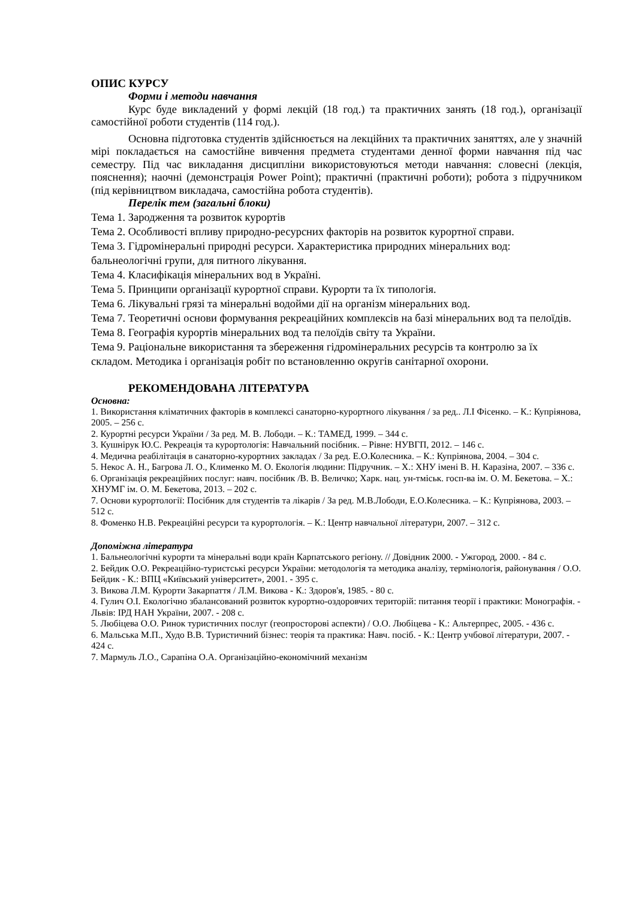ОПИС КУРСУ
Форми і методи навчання
Курс буде викладений у формі лекцій (18 год.) та практичних занять (18 год.), організації самостійної роботи студентів (114 год.).
Основна підготовка студентів здійснюється на лекційних та практичних заняттях, але у значній мірі покладається на самостійне вивчення предмета студентами денної форми навчання під час семестру. Під час викладання дисципліни використовуються методи навчання: словесні (лекція, пояснення); наочні (демонстрація Power Point); практичні (практичні роботи); робота з підручником (під керівництвом викладача, самостійна робота студентів).
Перелік тем (загальні блоки)
Тема 1. Зародження та розвиток курортів
Тема 2. Особливості впливу природно-ресурсних факторів на розвиток курортної справи.
Тема 3. Гідромінеральні природні ресурси. Характеристика природних мінеральних вод: бальнеологічні групи, для питного лікування.
Тема 4. Класифікація мінеральних вод в Україні.
Тема 5. Принципи організації курортної справи. Курорти та їх типологія.
Тема 6. Лікувальні грязі та мінеральні водойми дії на організм мінеральних вод.
Тема 7. Теоретичні основи формування рекреаційних комплексів на базі мінеральних вод та пелоїдів.
Тема 8. Географія курортів мінеральних вод та пелоїдів світу та України.
Тема 9. Раціональне використання та збереження гідромінеральних ресурсів та контролю за їх складом. Методика і організація робіт по встановленню округів санітарної охорони.
РЕКОМЕНДОВАНА ЛІТЕРАТУРА
Основна:
1. Використання кліматичних факторів в комплексі санаторно-курортного лікування / за ред.. Л.І Фісенко. – К.: Купріянова, 2005. – 256 с.
2. Курортні ресурси України / За ред. М. В. Лободи. – К.: ТАМЕД, 1999. – 344 с.
3. Кушнірук Ю.С. Рекреація та курортологія: Навчальний посібник. – Рівне: НУВГП, 2012. – 146 с.
4. Медична реабілітація в санаторно-курортних закладах / За ред. Е.О.Колесника. – К.: Купріянова, 2004. – 304 с.
5. Некос А. Н., Багрова Л. О., Клименко М. О. Екологія людини: Підручник. – Х.: ХНУ імені В. Н. Каразіна, 2007. – 336 с.
6. Організація рекреаційних послуг: навч. посібник /В. В. Величко; Харк. нац. ун-тміськ. госп-ва ім. О. М. Бекетова. – Х.: ХНУМГ ім. О. М. Бекетова, 2013. – 202 с.
7. Основи курортології: Посібник для студентів та лікарів / За ред. М.В.Лободи, Е.О.Колесника. – К.: Купріянова, 2003. – 512 с.
8. Фоменко Н.В. Рекреаційні ресурси та курортологія. – К.: Центр навчальної літератури, 2007. – 312 с.
Допоміжна література
1. Бальнеологічні курорти та мінеральні води країн Карпатського регіону. // Довідник 2000. - Ужгород, 2000. - 84 с.
2. Бейдик О.О. Рекреаційно-туристські ресурси України: методологія та методика аналізу, термінологія, районування / О.О. Бейдик - К.: ВПЦ «Київський університет», 2001. - 395 с.
3. Викова Л.М. Курорти Закарпаття / Л.М. Викова - К.: Здоров'я, 1985. - 80 с.
4. Гулич О.І. Екологічно збалансований розвиток курортно-оздоровчих територій: питання теорії і практики: Монографія. - Львів: ІРД НАН України, 2007. - 208 с.
5. Любіцева О.О. Ринок туристичних послуг (геопросторові аспекти) / О.О. Любіцева - К.: Альтерпрес, 2005. - 436 с.
6. Мальська М.П., Худо В.В. Туристичний бізнес: теорія та практика: Навч. посіб. - К.: Центр учбової літератури, 2007. - 424 с.
7. Мармуль Л.О., Сарапіна О.А. Організаційно-економічний механізм